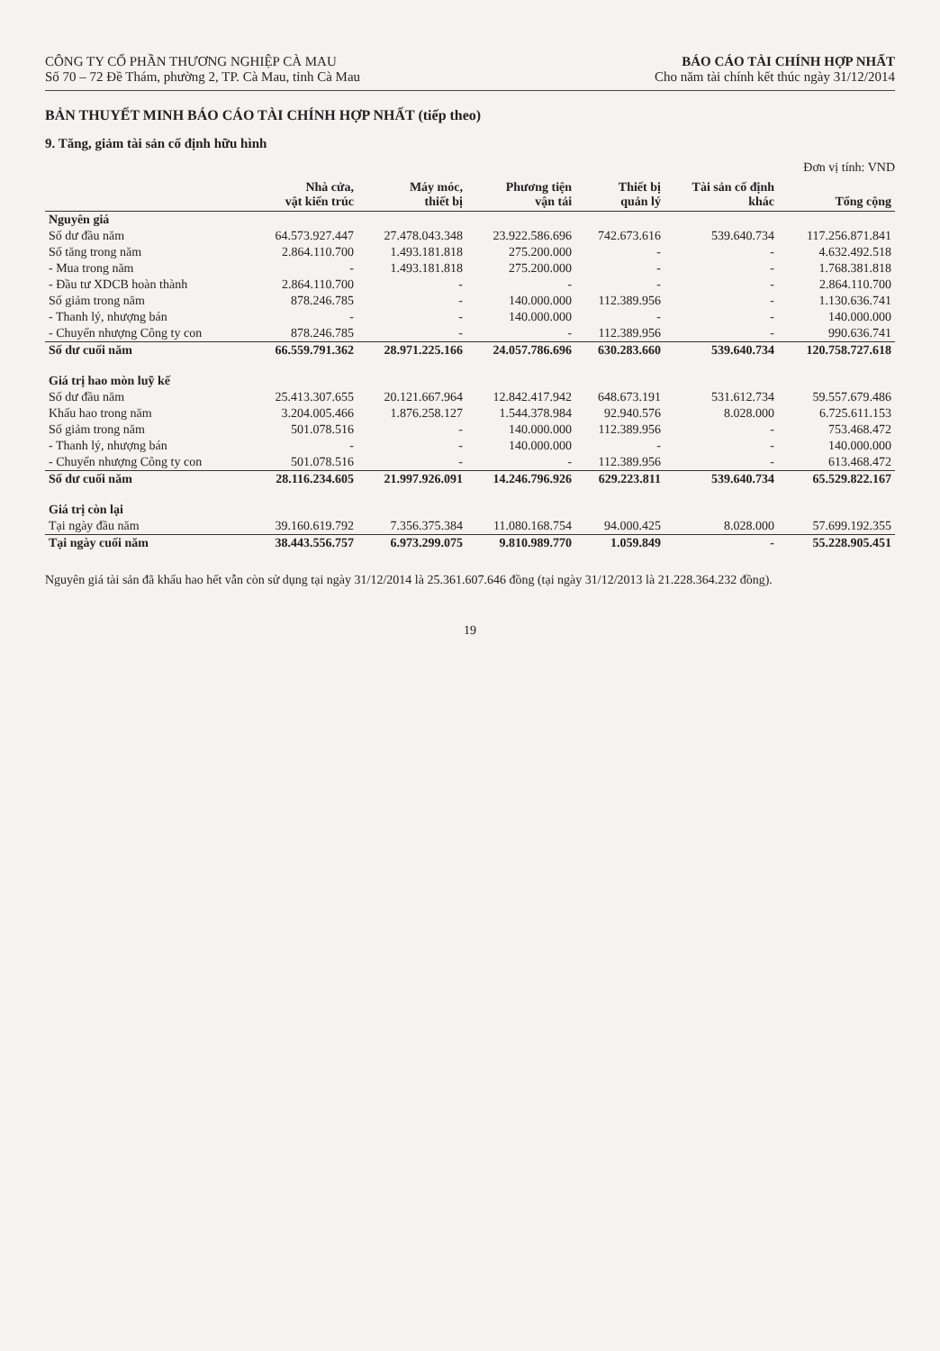CÔNG TY CỔ PHẦN THƯƠNG NGHIỆP CÀ MAU
Số 70 – 72 Đề Thám, phường 2, TP. Cà Mau, tỉnh Cà Mau
BÁO CÁO TÀI CHÍNH HỢP NHẤT
Cho năm tài chính kết thúc ngày 31/12/2014
BẢN THUYẾT MINH BÁO CÁO TÀI CHÍNH HỢP NHẤT (tiếp theo)
9. Tăng, giảm tài sản cố định hữu hình
Đơn vị tính: VND
| | Nhà cửa, vật kiến trúc | Máy móc, thiết bị | Phương tiện vận tải | Thiết bị quản lý | Tài sản cố định khác | Tổng cộng |
| --- | --- | --- | --- | --- | --- | --- |
| Nguyên giá | | | | | | |
| Số dư đầu năm | 64.573.927.447 | 27.478.043.348 | 23.922.586.696 | 742.673.616 | 539.640.734 | 117.256.871.841 |
| Số tăng trong năm | 2.864.110.700 | 1.493.181.818 | 275.200.000 | - | - | 4.632.492.518 |
| - Mua trong năm | - | 1.493.181.818 | 275.200.000 | - | - | 1.768.381.818 |
| - Đầu tư XDCB hoàn thành | 2.864.110.700 | - | - | - | - | 2.864.110.700 |
| Số giảm trong năm | 878.246.785 | - | 140.000.000 | 112.389.956 | - | 1.130.636.741 |
| - Thanh lý, nhượng bán | - | - | 140.000.000 | - | - | 140.000.000 |
| - Chuyển nhượng Công ty con | 878.246.785 | - | - | 112.389.956 | - | 990.636.741 |
| Số dư cuối năm | 66.559.791.362 | 28.971.225.166 | 24.057.786.696 | 630.283.660 | 539.640.734 | 120.758.727.618 |
| Giá trị hao mòn luỹ kế | | | | | | |
| Số dư đầu năm | 25.413.307.655 | 20.121.667.964 | 12.842.417.942 | 648.673.191 | 531.612.734 | 59.557.679.486 |
| Khấu hao trong năm | 3.204.005.466 | 1.876.258.127 | 1.544.378.984 | 92.940.576 | 8.028.000 | 6.725.611.153 |
| Số giảm trong năm | 501.078.516 | - | 140.000.000 | 112.389.956 | - | 753.468.472 |
| - Thanh lý, nhượng bán | - | - | 140.000.000 | - | - | 140.000.000 |
| - Chuyển nhượng Công ty con | 501.078.516 | - | - | 112.389.956 | - | 613.468.472 |
| Số dư cuối năm | 28.116.234.605 | 21.997.926.091 | 14.246.796.926 | 629.223.811 | 539.640.734 | 65.529.822.167 |
| Giá trị còn lại | | | | | | |
| Tại ngày đầu năm | 39.160.619.792 | 7.356.375.384 | 11.080.168.754 | 94.000.425 | 8.028.000 | 57.699.192.355 |
| Tại ngày cuối năm | 38.443.556.757 | 6.973.299.075 | 9.810.989.770 | 1.059.849 | - | 55.228.905.451 |
Nguyên giá tài sản đã khấu hao hết vẫn còn sử dụng tại ngày 31/12/2014 là 25.361.607.646 đồng (tại ngày 31/12/2013 là 21.228.364.232 đồng).
19